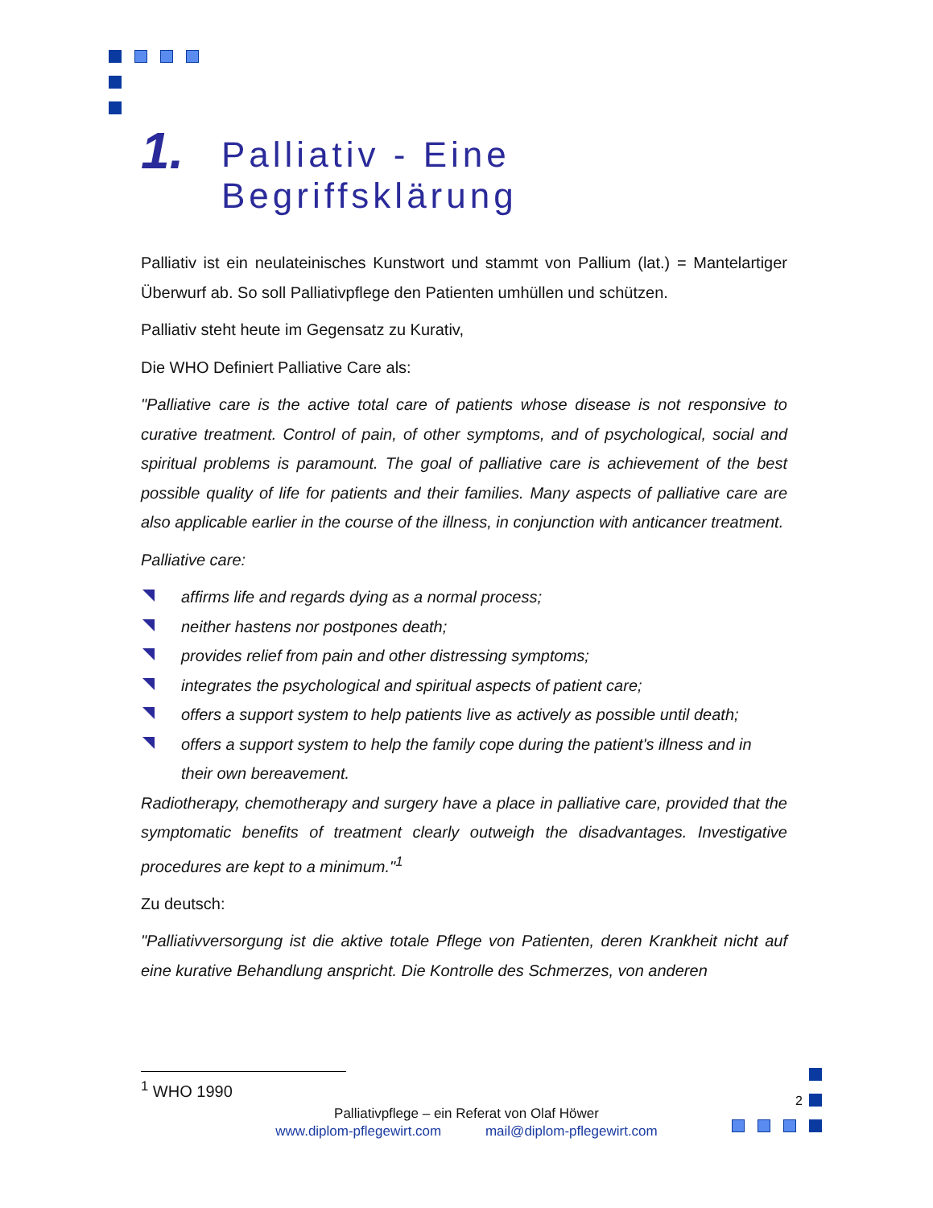1. Palliativ - Eine
Begriffsklärung
Palliativ ist ein neulateinisches Kunstwort und stammt von Pallium (lat.) = Mantelartiger Überwurf ab. So soll Palliativpflege den Patienten umhüllen und schützen.
Palliativ steht heute im Gegensatz zu Kurativ,
Die WHO Definiert Palliative Care als:
"Palliative care is the active total care of patients whose disease is not responsive to curative treatment. Control of pain, of other symptoms, and of psychological, social and spiritual problems is paramount. The goal of palliative care is achievement of the best possible quality of life for patients and their families. Many aspects of palliative care are also applicable earlier in the course of the illness, in conjunction with anticancer treatment.
Palliative care:
affirms life and regards dying as a normal process;
neither hastens nor postpones death;
provides relief from pain and other distressing symptoms;
integrates the psychological and spiritual aspects of patient care;
offers a support system to help patients live as actively as possible until death;
offers a support system to help the family cope during the patient's illness and in their own bereavement.
Radiotherapy, chemotherapy and surgery have a place in palliative care, provided that the symptomatic benefits of treatment clearly outweigh the disadvantages. Investigative procedures are kept to a minimum."<sup>1</sup>
Zu deutsch:
"Palliativversorgung ist die aktive totale Pflege von Patienten, deren Krankheit nicht auf eine kurative Behandlung anspricht. Die Kontrolle des Schmerzes, von anderen
<sup>1</sup> WHO 1990
2
Palliativpflege – ein Referat von Olaf Höwer
www.diplom-pflegewirt.com mail@diplom-pflegewirt.com